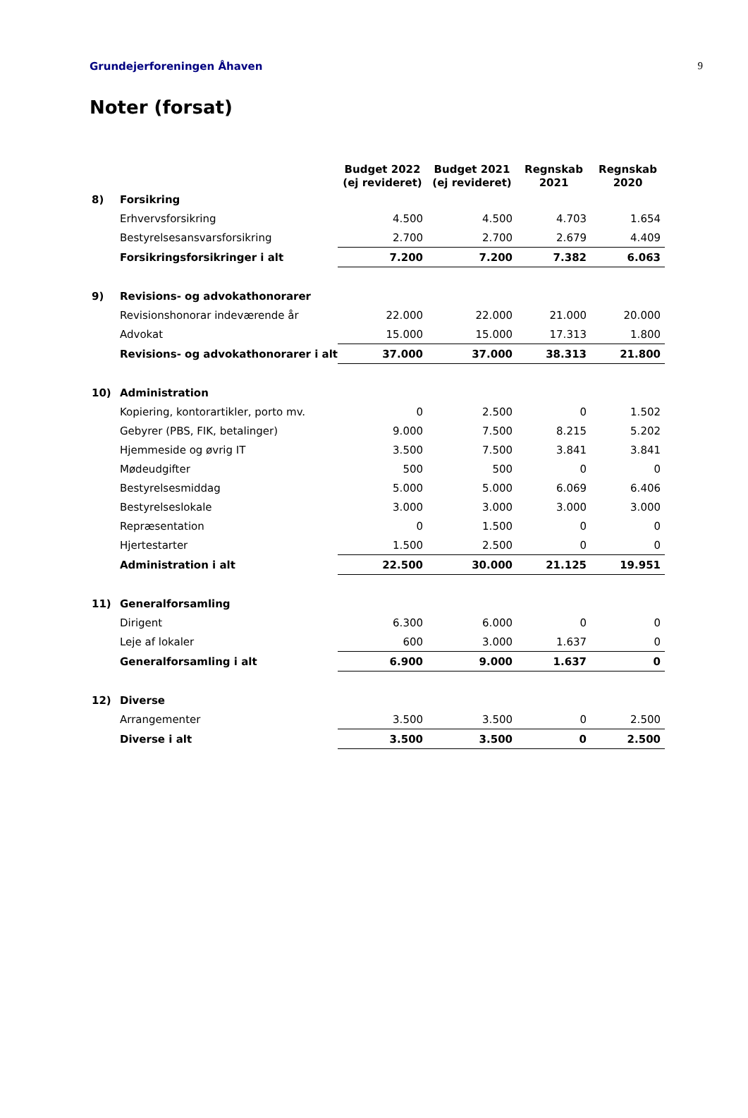Grundejerforeningen Åhaven 9
Noter (forsat)
| | | Budget 2022 (ej revideret) | Budget 2021 (ej revideret) | Regnskab 2021 | Regnskab 2020 |
| --- | --- | --- | --- | --- | --- |
| 8) | Forsikring | | | | |
| | Erhvervsforsikring | 4.500 | 4.500 | 4.703 | 1.654 |
| | Bestyrelsesansvarsforsikring | 2.700 | 2.700 | 2.679 | 4.409 |
| | Forsikringsforsikringer i alt | 7.200 | 7.200 | 7.382 | 6.063 |
| 9) | Revisions- og advokathonorarer | | | | |
| | Revisionshonorar indeværende år | 22.000 | 22.000 | 21.000 | 20.000 |
| | Advokat | 15.000 | 15.000 | 17.313 | 1.800 |
| | Revisions- og advokathonorarer i alt | 37.000 | 37.000 | 38.313 | 21.800 |
| 10) | Administration | | | | |
| | Kopiering, kontorartikler, porto mv. | 0 | 2.500 | 0 | 1.502 |
| | Gebyrer (PBS, FIK, betalinger) | 9.000 | 7.500 | 8.215 | 5.202 |
| | Hjemmeside og øvrig IT | 3.500 | 7.500 | 3.841 | 3.841 |
| | Mødeudgifter | 500 | 500 | 0 | 0 |
| | Bestyrelsesmiddag | 5.000 | 5.000 | 6.069 | 6.406 |
| | Bestyrelseslokale | 3.000 | 3.000 | 3.000 | 3.000 |
| | Repræsentation | 0 | 1.500 | 0 | 0 |
| | Hjertestarter | 1.500 | 2.500 | 0 | 0 |
| | Administration i alt | 22.500 | 30.000 | 21.125 | 19.951 |
| 11) | Generalforsamling | | | | |
| | Dirigent | 6.300 | 6.000 | 0 | 0 |
| | Leje af lokaler | 600 | 3.000 | 1.637 | 0 |
| | Generalforsamling i alt | 6.900 | 9.000 | 1.637 | 0 |
| 12) | Diverse | | | | |
| | Arrangementer | 3.500 | 3.500 | 0 | 2.500 |
| | Diverse i alt | 3.500 | 3.500 | 0 | 2.500 |